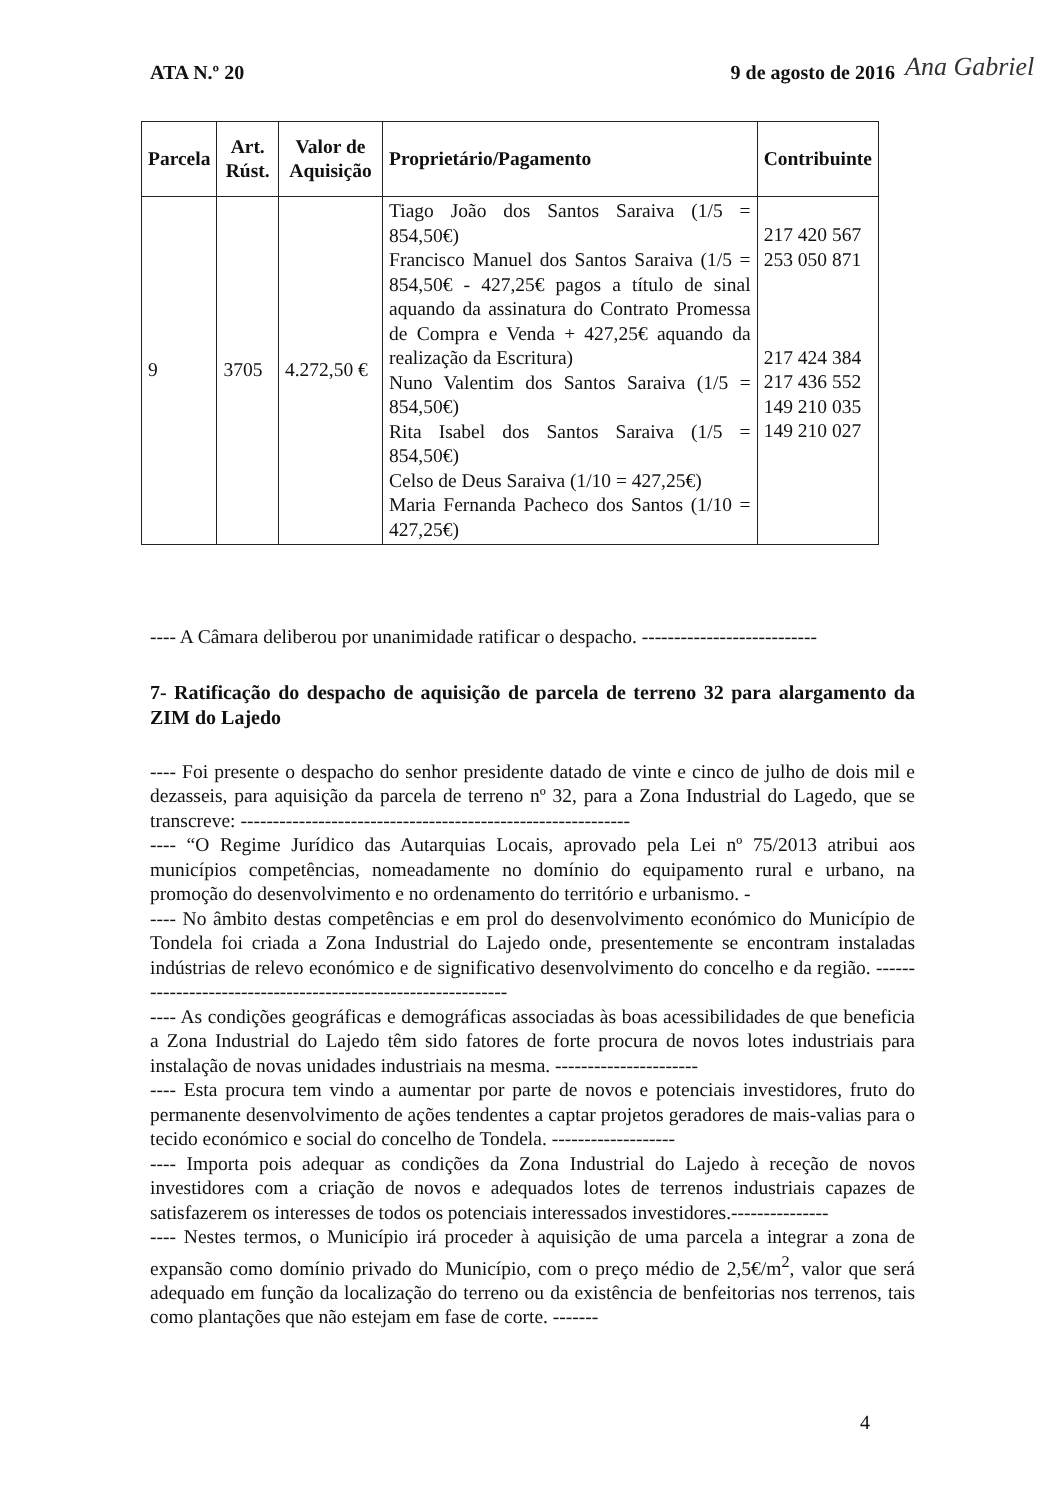ATA N.º 20 9 de agosto de 2016 Ana Gabriel
| Parcela | Art. Rúst. | Valor de Aquisição | Proprietário/Pagamento | Contribuinte |
| --- | --- | --- | --- | --- |
| 9 | 3705 | 4.272,50 € | Tiago João dos Santos Saraiva (1/5 = 854,50€) Francisco Manuel dos Santos Saraiva (1/5 = 854,50€ - 427,25€ pagos a título de sinal aquando da assinatura do Contrato Promessa de Compra e Venda + 427,25€ aquando da realização da Escritura) Nuno Valentim dos Santos Saraiva (1/5 = 854,50€) Rita Isabel dos Santos Saraiva (1/5 = 854,50€) Celso de Deus Saraiva (1/10 = 427,25€) Maria Fernanda Pacheco dos Santos (1/10 = 427,25€) | 217 420 567 253 050 871 217 424 384 217 436 552 149 210 035 149 210 027 |
---- A Câmara deliberou por unanimidade ratificar o despacho. ---------------------------
7- Ratificação do despacho de aquisição de parcela de terreno 32 para alargamento da ZIM do Lajedo
---- Foi presente o despacho do senhor presidente datado de vinte e cinco de julho de dois mil e dezasseis, para aquisição da parcela de terreno nº 32, para a Zona Industrial do Lagedo, que se transcreve: ------------------------------------------------------------
---- “O Regime Jurídico das Autarquias Locais, aprovado pela Lei nº 75/2013 atribui aos municípios competências, nomeadamente no domínio do equipamento rural e urbano, na promoção do desenvolvimento e no ordenamento do território e urbanismo. -
---- No âmbito destas competências e em prol do desenvolvimento económico do Município de Tondela foi criada a Zona Industrial do Lajedo onde, presentemente se encontram instaladas indústrias de relevo económico e de significativo desenvolvimento do concelho e da região. -------------------------------------------------------------
---- As condições geográficas e demográficas associadas às boas acessibilidades de que beneficia a Zona Industrial do Lajedo têm sido fatores de forte procura de novos lotes industriais para instalação de novas unidades industriais na mesma. ----------------------
---- Esta procura tem vindo a aumentar por parte de novos e potenciais investidores, fruto do permanente desenvolvimento de ações tendentes a captar projetos geradores de mais-valias para o tecido económico e social do concelho de Tondela. -------------------
---- Importa pois adequar as condições da Zona Industrial do Lajedo à receção de novos investidores com a criação de novos e adequados lotes de terrenos industriais capazes de satisfazerem os interesses de todos os potenciais interessados investidores.---------------
---- Nestes termos, o Município irá proceder à aquisição de uma parcela a integrar a zona de expansão como domínio privado do Município, com o preço médio de 2,5€/m<sup>2</sup>, valor que será adequado em função da localização do terreno ou da existência de benfeitorias nos terrenos, tais como plantações que não estejam em fase de corte. -------
4